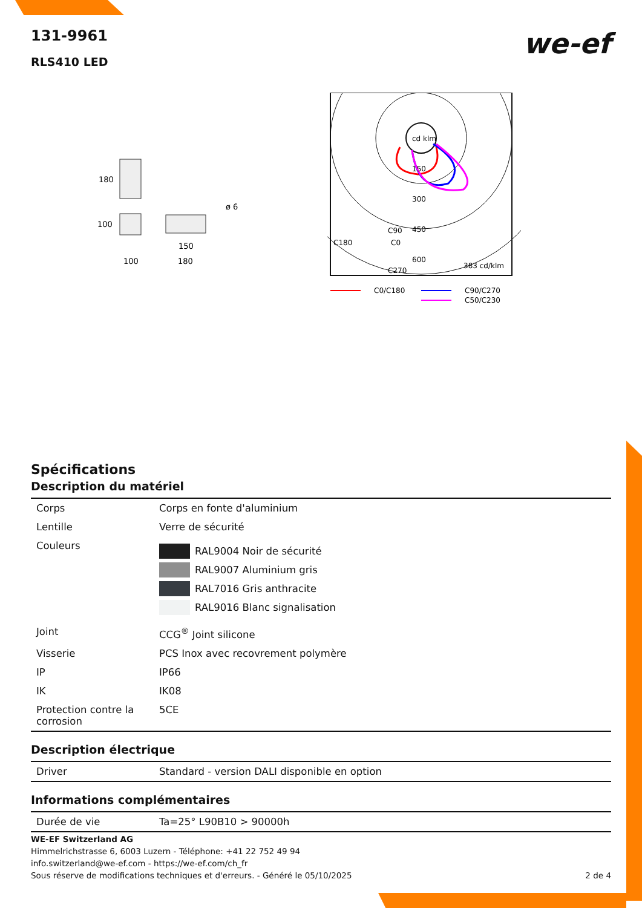we-ef
131-9961
RLS410 LED
180
100
150
100
180
ø 6
cd klm
150
300
450
600
C90
C180
C0
C270
383 cd/klm
C0/C180
C90/C270
C50/C230
Spécifications
Description du matériel
| Corps | Corps en fonte d'aluminium |
| Lentille | Verre de sécurité |
| Couleurs | RAL9004 Noir de sécurité RAL9007 Aluminium gris RAL7016 Gris anthracite RAL9016 Blanc signalisation |
| Joint | CCG<sup>®</sup> Joint silicone |
| Visserie | PCS Inox avec recovrement polymère |
| IP | IP66 |
| IK | IK08 |
| Protection contre la corrosion | 5CE |
Description électrique
| Driver | Standard - version DALI disponible en option |
Informations complémentaires
| Durée de vie | Ta=25° L90B10 > 90000h |
WE-EF Switzerland AG
Himmelrichstrasse 6, 6003 Luzern - Téléphone: +41 22 752 49 94
info.switzerland@we-ef.com - https://we-ef.com/ch_fr
Sous réserve de modifications techniques et d'erreurs. - Généré le 05/10/2025 2 de 4